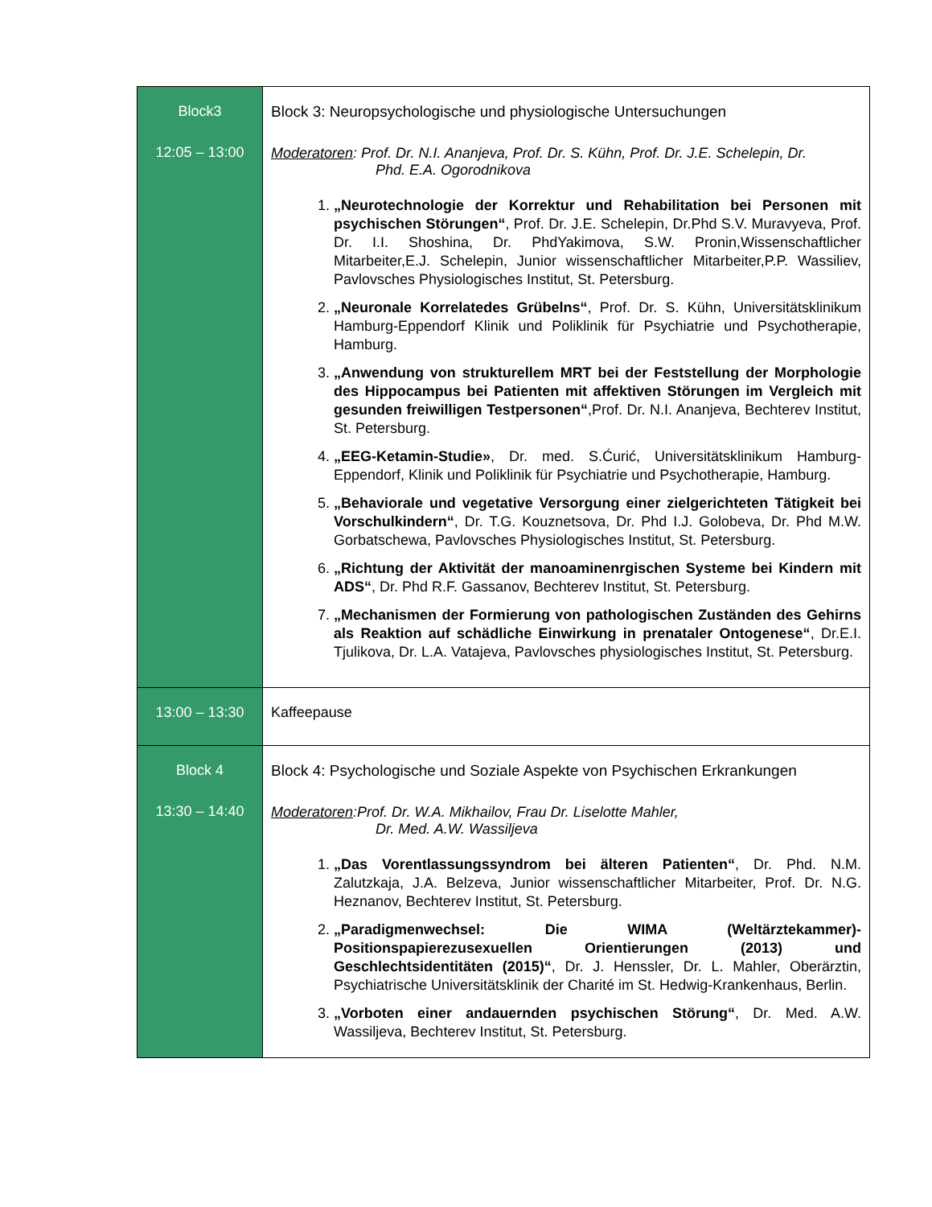| Block3 12:05 – 13:00 | Block 3: Neuropsychologische und physiologische Untersuchungen Moderatoren : Prof. Dr. N.I. Ananjeva, Prof. Dr. S. Kühn, Prof. Dr. J.E. Schelepin, Dr. Phd. E.A. Ogorodnikova 1. „Neurotechnologie der Korrektur und Rehabilitation bei Personen mit psychischen Störungen“ , Prof. Dr. J.E. Schelepin, Dr.Phd S.V. Muravyeva, Prof. Dr. I.I. Shoshina, Dr. PhdYakimova, S.W. Pronin,Wissenschaftlicher Mitarbeiter,E.J. Schelepin, Junior wissenschaftlicher Mitarbeiter,P.P. Wassiliev, Pavlovsches Physiologisches Institut, St. Petersburg. 2. „Neuronale Korrelatedes Grübelns“ , Prof. Dr. S. Kühn, Universitätsklinikum Hamburg-Eppendorf Klinik und Poliklinik für Psychiatrie und Psychotherapie, Hamburg. 3. „Anwendung von strukturellem MRT bei der Feststellung der Morphologie des Hippocampus bei Patienten mit affektiven Störungen im Vergleich mit gesunden freiwilligen Testpersonen“ ,Prof. Dr. N.I. Ananjeva, Bechterev Institut, St. Petersburg. 4. „EEG-Ketamin-Studie» , Dr. med. S.Ćurić, Universitätsklinikum Hamburg-Eppendorf, Klinik und Poliklinik für Psychiatrie und Psychotherapie, Hamburg. 5. „Behaviorale und vegetative Versorgung einer zielgerichteten Tätigkeit bei Vorschulkindern“ , Dr. T.G. Kouznetsova, Dr. Phd I.J. Golobeva, Dr. Phd M.W. Gorbatschewa, Pavlovsches Physiologisches Institut, St. Petersburg. 6. „Richtung der Aktivität der manoaminenrgischen Systeme bei Kindern mit ADS“ , Dr. Phd R.F. Gassanov, Bechterev Institut, St. Petersburg. 7. „Mechanismen der Formierung von pathologischen Zuständen des Gehirns als Reaktion auf schädliche Einwirkung in prenataler Ontogenese“ , Dr.E.I. Tjulikova, Dr. L.A. Vatajeva, Pavlovsches physiologisches Institut, St. Petersburg. |
| 13:00 – 13:30 | Kaffeepause |
| Block 4 13:30 – 14:40 | Block 4: Psychologische und Soziale Aspekte von Psychischen Erkrankungen Moderatoren :Prof. Dr. W.A. Mikhailov, Frau Dr. Liselotte Mahler, Dr. Med. A.W. Wassiljeva 1. „Das Vorentlassungssyndrom bei älteren Patienten“ , Dr. Phd. N.M. Zalutzkaja, J.A. Belzeva, Junior wissenschaftlicher Mitarbeiter, Prof. Dr. N.G. Heznanov, Bechterev Institut, St. Petersburg. 2. „Paradigmenwechsel: Die WIMA (Weltärztekammer)-Positionspapierezusexuellen Orientierungen (2013) und Geschlechtsidentitäten (2015)“ , Dr. J. Henssler, Dr. L. Mahler, Oberärztin, Psychiatrische Universitätsklinik der Charité im St. Hedwig-Krankenhaus, Berlin. 3. „Vorboten einer andauernden psychischen Störung“ , Dr. Med. A.W. Wassiljeva, Bechterev Institut, St. Petersburg. |